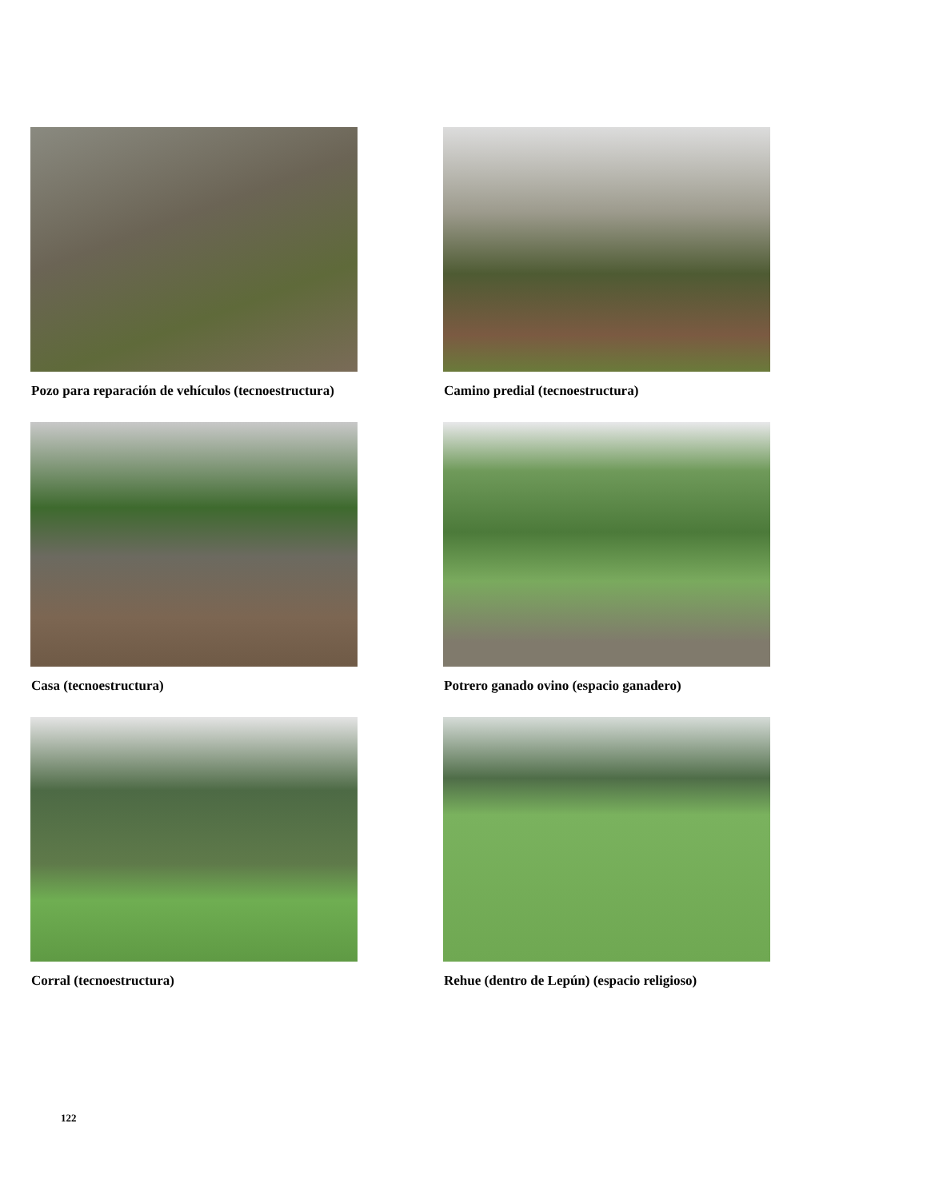Pozo para reparación de vehículos (tecnoestructura)
Camino predial (tecnoestructura)
Casa (tecnoestructura) Potrero ganado ovino (espacio ganadero)
Corral (tecnoestructura) Rehue (dentro de Lepún) (espacio religioso)
122